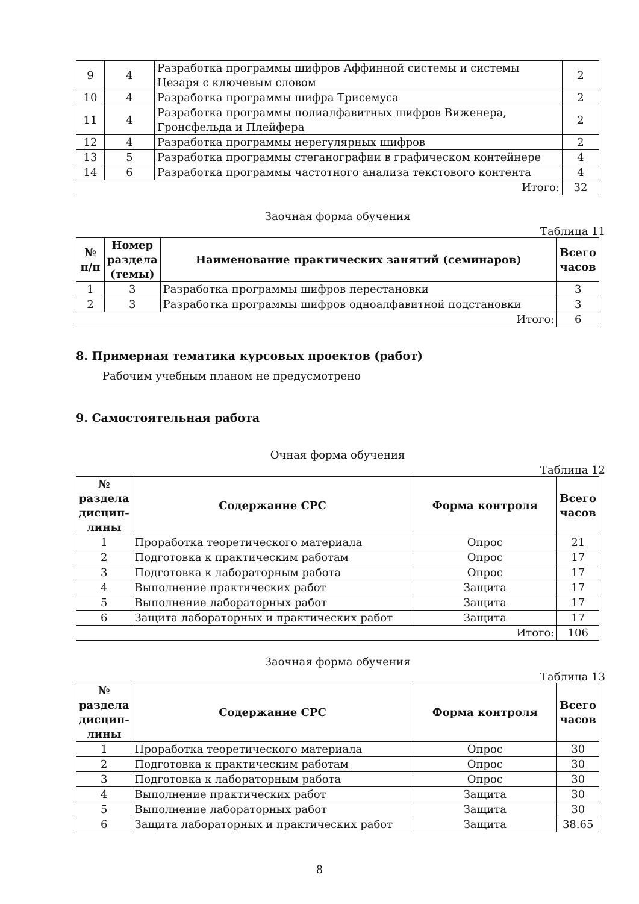| 9 | 4 | Разработка программы шифров Аффинной системы и системы Цезаря с ключевым словом | 2 |
| 10 | 4 | Разработка программы шифра Трисемуса | 2 |
| 11 | 4 | Разработка программы полиалфавитных шифров Виженера, Гронсфельда и Плейфера | 2 |
| 12 | 4 | Разработка программы нерегулярных шифров | 2 |
| 13 | 5 | Разработка программы стеганографии в графическом контейнере | 4 |
| 14 | 6 | Разработка программы частотного анализа текстового контента | 4 |
| Итого: | | | 32 |
Заочная форма обучения
Таблица 11
| № п/п | Номер раздела (темы) | Наименование практических занятий (семинаров) | Всего часов |
| --- | --- | --- | --- |
| 1 | 3 | Разработка программы шифров перестановки | 3 |
| 2 | 3 | Разработка программы шифров одноалфавитной подстановки | 3 |
| Итого: | | | 6 |
8. Примерная тематика курсовых проектов (работ)
Рабочим учебным планом не предусмотрено
9. Самостоятельная работа
Очная форма обучения
Таблица 12
| № раздела дисцип-лины | Содержание СРС | Форма контроля | Всего часов |
| --- | --- | --- | --- |
| 1 | Проработка теоретического материала | Опрос | 21 |
| 2 | Подготовка к практическим работам | Опрос | 17 |
| 3 | Подготовка к лабораторным работа | Опрос | 17 |
| 4 | Выполнение практических работ | Защита | 17 |
| 5 | Выполнение лабораторных работ | Защита | 17 |
| 6 | Защита лабораторных и практических работ | Защита | 17 |
| Итого: | | | 106 |
Заочная форма обучения
Таблица 13
| № раздела дисцип-лины | Содержание СРС | Форма контроля | Всего часов |
| --- | --- | --- | --- |
| 1 | Проработка теоретического материала | Опрос | 30 |
| 2 | Подготовка к практическим работам | Опрос | 30 |
| 3 | Подготовка к лабораторным работа | Опрос | 30 |
| 4 | Выполнение практических работ | Защита | 30 |
| 5 | Выполнение лабораторных работ | Защита | 30 |
| 6 | Защита лабораторных и практических работ | Защита | 38.65 |
8